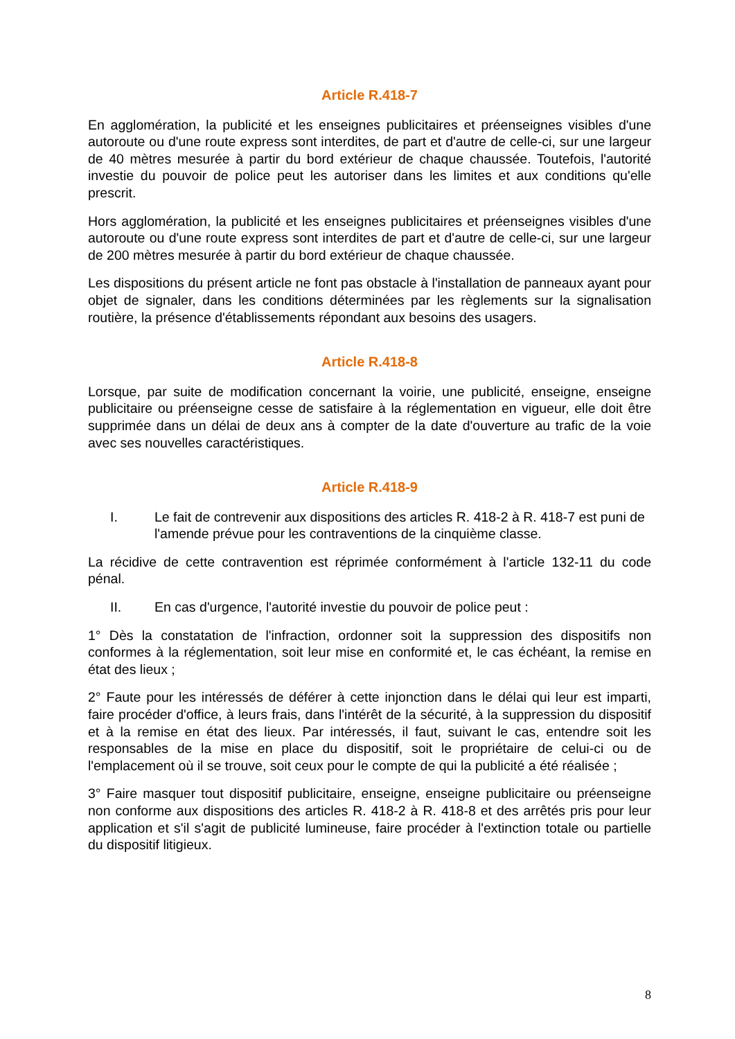Article R.418-7
En agglomération, la publicité et les enseignes publicitaires et préenseignes visibles d'une autoroute ou d'une route express sont interdites, de part et d'autre de celle-ci, sur une largeur de 40 mètres mesurée à partir du bord extérieur de chaque chaussée. Toutefois, l'autorité investie du pouvoir de police peut les autoriser dans les limites et aux conditions qu'elle prescrit.
Hors agglomération, la publicité et les enseignes publicitaires et préenseignes visibles d'une autoroute ou d'une route express sont interdites de part et d'autre de celle-ci, sur une largeur de 200 mètres mesurée à partir du bord extérieur de chaque chaussée.
Les dispositions du présent article ne font pas obstacle à l'installation de panneaux ayant pour objet de signaler, dans les conditions déterminées par les règlements sur la signalisation routière, la présence d'établissements répondant aux besoins des usagers.
Article R.418-8
Lorsque, par suite de modification concernant la voirie, une publicité, enseigne, enseigne publicitaire ou préenseigne cesse de satisfaire à la réglementation en vigueur, elle doit être supprimée dans un délai de deux ans à compter de la date d'ouverture au trafic de la voie avec ses nouvelles caractéristiques.
Article R.418-9
I. Le fait de contrevenir aux dispositions des articles R. 418-2 à R. 418-7 est puni de l'amende prévue pour les contraventions de la cinquième classe.
La récidive de cette contravention est réprimée conformément à l'article 132-11 du code pénal.
II. En cas d'urgence, l'autorité investie du pouvoir de police peut :
1° Dès la constatation de l'infraction, ordonner soit la suppression des dispositifs non conformes à la réglementation, soit leur mise en conformité et, le cas échéant, la remise en état des lieux ;
2° Faute pour les intéressés de déférer à cette injonction dans le délai qui leur est imparti, faire procéder d'office, à leurs frais, dans l'intérêt de la sécurité, à la suppression du dispositif et à la remise en état des lieux. Par intéressés, il faut, suivant le cas, entendre soit les responsables de la mise en place du dispositif, soit le propriétaire de celui-ci ou de l'emplacement où il se trouve, soit ceux pour le compte de qui la publicité a été réalisée ;
3° Faire masquer tout dispositif publicitaire, enseigne, enseigne publicitaire ou préenseigne non conforme aux dispositions des articles R. 418-2 à R. 418-8 et des arrêtés pris pour leur application et s'il s'agit de publicité lumineuse, faire procéder à l'extinction totale ou partielle du dispositif litigieux.
8